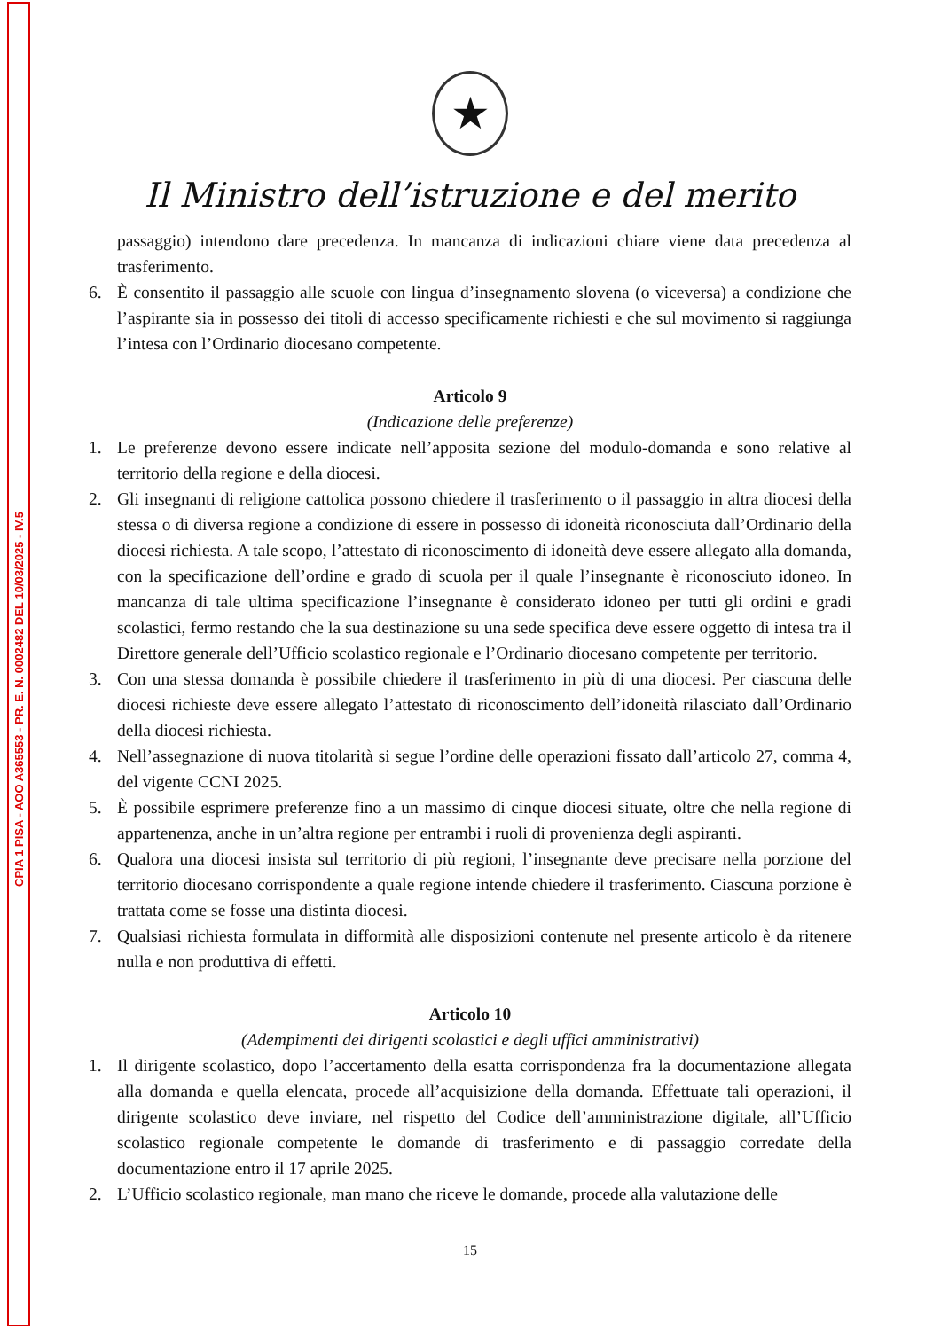CPIA 1 PISA - AOO A365553 - PR. E. N. 0002482 DEL 10/03/2025 - IV.5
★
Il Ministro dell’istruzione e del merito
passaggio) intendono dare precedenza. In mancanza di indicazioni chiare viene data precedenza al trasferimento.
6. È consentito il passaggio alle scuole con lingua d’insegnamento slovena (o viceversa) a condizione che l’aspirante sia in possesso dei titoli di accesso specificamente richiesti e che sul movimento si raggiunga l’intesa con l’Ordinario diocesano competente.
Articolo 9
(Indicazione delle preferenze)
1. Le preferenze devono essere indicate nell’apposita sezione del modulo-domanda e sono relative al territorio della regione e della diocesi.
2. Gli insegnanti di religione cattolica possono chiedere il trasferimento o il passaggio in altra diocesi della stessa o di diversa regione a condizione di essere in possesso di idoneità riconosciuta dall’Ordinario della diocesi richiesta. A tale scopo, l’attestato di riconoscimento di idoneità deve essere allegato alla domanda, con la specificazione dell’ordine e grado di scuola per il quale l’insegnante è riconosciuto idoneo. In mancanza di tale ultima specificazione l’insegnante è considerato idoneo per tutti gli ordini e gradi scolastici, fermo restando che la sua destinazione su una sede specifica deve essere oggetto di intesa tra il Direttore generale dell’Ufficio scolastico regionale e l’Ordinario diocesano competente per territorio.
3. Con una stessa domanda è possibile chiedere il trasferimento in più di una diocesi. Per ciascuna delle diocesi richieste deve essere allegato l’attestato di riconoscimento dell’idoneità rilasciato dall’Ordinario della diocesi richiesta.
4. Nell’assegnazione di nuova titolarità si segue l’ordine delle operazioni fissato dall’articolo 27, comma 4, del vigente CCNI 2025.
5. È possibile esprimere preferenze fino a un massimo di cinque diocesi situate, oltre che nella regione di appartenenza, anche in un’altra regione per entrambi i ruoli di provenienza degli aspiranti.
6. Qualora una diocesi insista sul territorio di più regioni, l’insegnante deve precisare nella porzione del territorio diocesano corrispondente a quale regione intende chiedere il trasferimento. Ciascuna porzione è trattata come se fosse una distinta diocesi.
7. Qualsiasi richiesta formulata in difformità alle disposizioni contenute nel presente articolo è da ritenere nulla e non produttiva di effetti.
Articolo 10
(Adempimenti dei dirigenti scolastici e degli uffici amministrativi)
1. Il dirigente scolastico, dopo l’accertamento della esatta corrispondenza fra la documentazione allegata alla domanda e quella elencata, procede all’acquisizione della domanda. Effettuate tali operazioni, il dirigente scolastico deve inviare, nel rispetto del Codice dell’amministrazione digitale, all’Ufficio scolastico regionale competente le domande di trasferimento e di passaggio corredate della documentazione entro il 17 aprile 2025.
2. L’Ufficio scolastico regionale, man mano che riceve le domande, procede alla valutazione delle
15